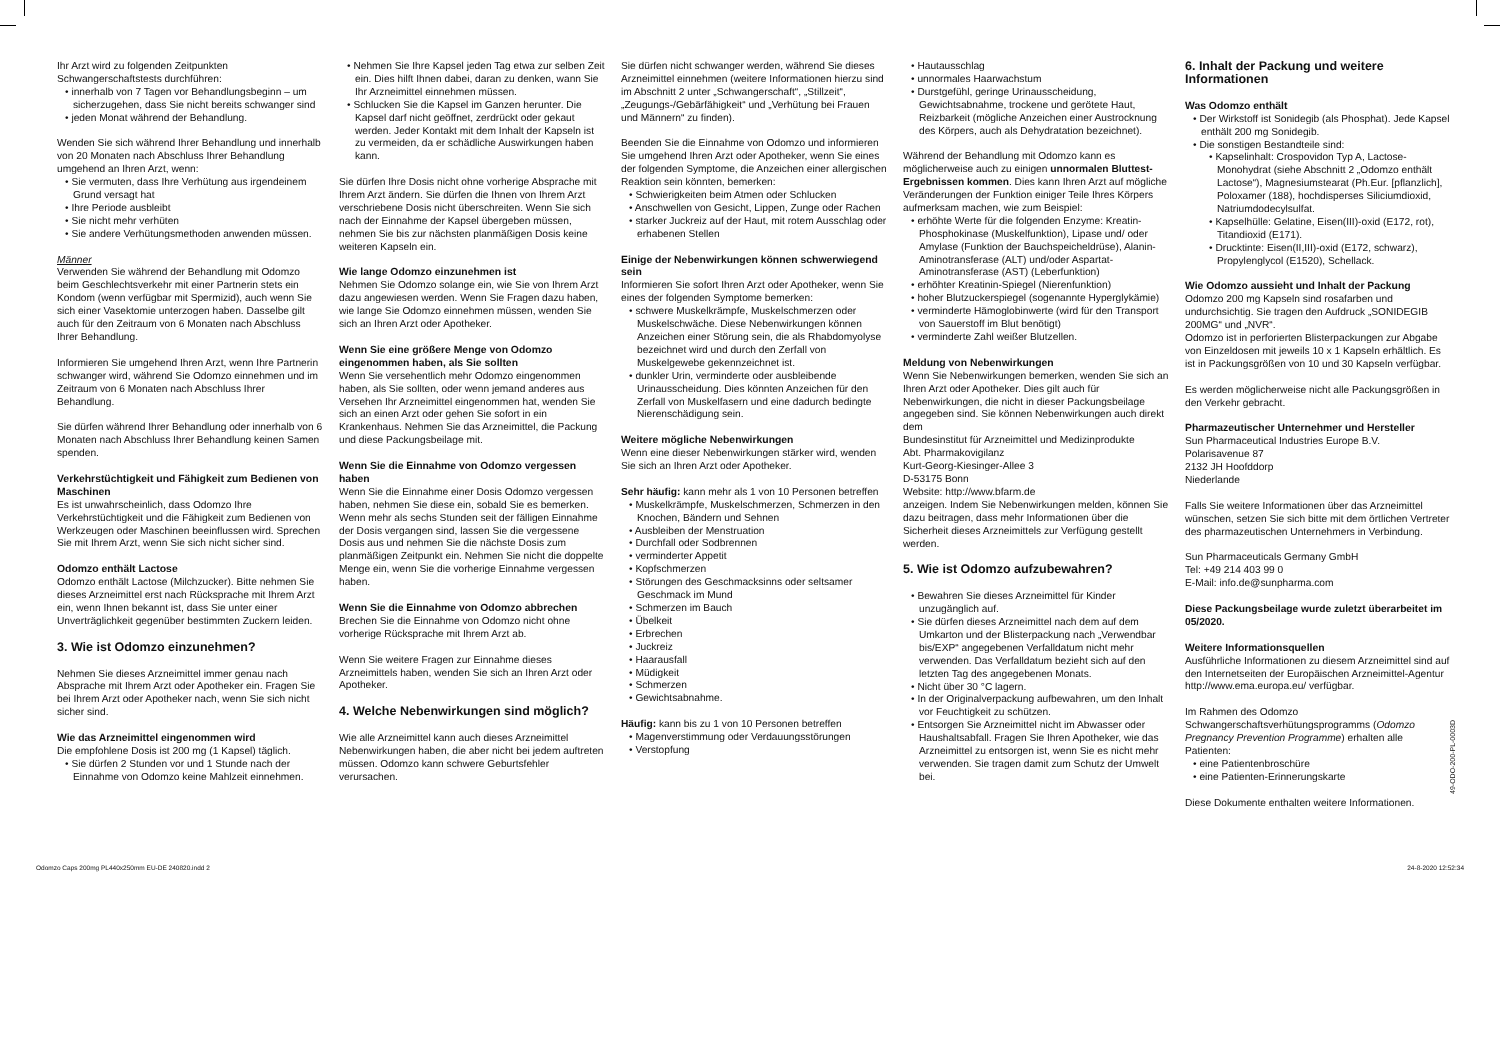Ihr Arzt wird zu folgenden Zeitpunkten Schwangerschaftstests durchführen:
• innerhalb von 7 Tagen vor Behandlungsbeginn – um sicherzugehen, dass Sie nicht bereits schwanger sind
• jeden Monat während der Behandlung.
Wenden Sie sich während Ihrer Behandlung und innerhalb von 20 Monaten nach Abschluss Ihrer Behandlung umgehend an Ihren Arzt, wenn:
• Sie vermuten, dass Ihre Verhütung aus irgendeinem Grund versagt hat
• Ihre Periode ausbleibt
• Sie nicht mehr verhüten
• Sie andere Verhütungsmethoden anwenden müssen.
Männer
Verwenden Sie während der Behandlung mit Odomzo beim Geschlechtsverkehr mit einer Partnerin stets ein Kondom (wenn verfügbar mit Spermizid), auch wenn Sie sich einer Vasektomie unterzogen haben. Dasselbe gilt auch für den Zeitraum von 6 Monaten nach Abschluss Ihrer Behandlung.
Informieren Sie umgehend Ihren Arzt, wenn Ihre Partnerin schwanger wird, während Sie Odomzo einnehmen und im Zeitraum von 6 Monaten nach Abschluss Ihrer Behandlung.
Sie dürfen während Ihrer Behandlung oder innerhalb von 6 Monaten nach Abschluss Ihrer Behandlung keinen Samen spenden.
Verkehrstüchtigkeit und Fähigkeit zum Bedienen von Maschinen
Es ist unwahrscheinlich, dass Odomzo Ihre Verkehrstüchtigkeit und die Fähigkeit zum Bedienen von Werkzeugen oder Maschinen beeinflussen wird. Sprechen Sie mit Ihrem Arzt, wenn Sie sich nicht sicher sind.
Odomzo enthält Lactose
Odomzo enthält Lactose (Milchzucker). Bitte nehmen Sie dieses Arzneimittel erst nach Rücksprache mit Ihrem Arzt ein, wenn Ihnen bekannt ist, dass Sie unter einer Unverträglichkeit gegenüber bestimmten Zuckern leiden.
3. Wie ist Odomzo einzunehmen?
Nehmen Sie dieses Arzneimittel immer genau nach Absprache mit Ihrem Arzt oder Apotheker ein. Fragen Sie bei Ihrem Arzt oder Apotheker nach, wenn Sie sich nicht sicher sind.
Wie das Arzneimittel eingenommen wird
Die empfohlene Dosis ist 200 mg (1 Kapsel) täglich.
• Sie dürfen 2 Stunden vor und 1 Stunde nach der Einnahme von Odomzo keine Mahlzeit einnehmen.
• Nehmen Sie Ihre Kapsel jeden Tag etwa zur selben Zeit ein. Dies hilft Ihnen dabei, daran zu denken, wann Sie Ihr Arzneimittel einnehmen müssen.
• Schlucken Sie die Kapsel im Ganzen herunter. Die Kapsel darf nicht geöffnet, zerdrückt oder gekaut werden. Jeder Kontakt mit dem Inhalt der Kapseln ist zu vermeiden, da er schädliche Auswirkungen haben kann.
Sie dürfen Ihre Dosis nicht ohne vorherige Absprache mit Ihrem Arzt ändern. Sie dürfen die Ihnen von Ihrem Arzt verschriebene Dosis nicht überschreiten. Wenn Sie sich nach der Einnahme der Kapsel übergeben müssen, nehmen Sie bis zur nächsten planmäßigen Dosis keine weiteren Kapseln ein.
Wie lange Odomzo einzunehmen ist
Nehmen Sie Odomzo solange ein, wie Sie von Ihrem Arzt dazu angewiesen werden. Wenn Sie Fragen dazu haben, wie lange Sie Odomzo einnehmen müssen, wenden Sie sich an Ihren Arzt oder Apotheker.
Wenn Sie eine größere Menge von Odomzo eingenommen haben, als Sie sollten
Wenn Sie versehentlich mehr Odomzo eingenommen haben, als Sie sollten, oder wenn jemand anderes aus Versehen Ihr Arzneimittel eingenommen hat, wenden Sie sich an einen Arzt oder gehen Sie sofort in ein Krankenhaus. Nehmen Sie das Arzneimittel, die Packung und diese Packungsbeilage mit.
Wenn Sie die Einnahme von Odomzo vergessen haben
Wenn Sie die Einnahme einer Dosis Odomzo vergessen haben, nehmen Sie diese ein, sobald Sie es bemerken. Wenn mehr als sechs Stunden seit der fälligen Einnahme der Dosis vergangen sind, lassen Sie die vergessene Dosis aus und nehmen Sie die nächste Dosis zum planmäßigen Zeitpunkt ein. Nehmen Sie nicht die doppelte Menge ein, wenn Sie die vorherige Einnahme vergessen haben.
Wenn Sie die Einnahme von Odomzo abbrechen
Brechen Sie die Einnahme von Odomzo nicht ohne vorherige Rücksprache mit Ihrem Arzt ab.
Wenn Sie weitere Fragen zur Einnahme dieses Arzneimittels haben, wenden Sie sich an Ihren Arzt oder Apotheker.
4. Welche Nebenwirkungen sind möglich?
Wie alle Arzneimittel kann auch dieses Arzneimittel Nebenwirkungen haben, die aber nicht bei jedem auftreten müssen. Odomzo kann schwere Geburtsfehler verursachen.
Sie dürfen nicht schwanger werden, während Sie dieses Arzneimittel einnehmen (weitere Informationen hierzu sind im Abschnitt 2 unter „Schwangerschaft“, „Stillzeit“, „Zeugungs-/Gebärfähigkeit“ und „Verhütung bei Frauen und Männern“ zu finden).
Beenden Sie die Einnahme von Odomzo und informieren Sie umgehend Ihren Arzt oder Apotheker, wenn Sie eines der folgenden Symptome, die Anzeichen einer allergischen Reaktion sein könnten, bemerken:
• Schwierigkeiten beim Atmen oder Schlucken
• Anschwellen von Gesicht, Lippen, Zunge oder Rachen
• starker Juckreiz auf der Haut, mit rotem Ausschlag oder erhabenen Stellen
Einige der Nebenwirkungen können schwerwiegend sein
Informieren Sie sofort Ihren Arzt oder Apotheker, wenn Sie eines der folgenden Symptome bemerken:
• schwere Muskelkrämpfe, Muskelschmerzen oder Muskelschwäche. Diese Nebenwirkungen können Anzeichen einer Störung sein, die als Rhabdomyolyse bezeichnet wird und durch den Zerfall von Muskelgewebe gekennzeichnet ist.
• dunkler Urin, verminderte oder ausbleibende Urinausscheidung. Dies könnten Anzeichen für den Zerfall von Muskelfasern und eine dadurch bedingte Nierenschädigung sein.
Weitere mögliche Nebenwirkungen
Wenn eine dieser Nebenwirkungen stärker wird, wenden Sie sich an Ihren Arzt oder Apotheker.
Sehr häufig: kann mehr als 1 von 10 Personen betreffen
• Muskelkrämpfe, Muskelschmerzen, Schmerzen in den Knochen, Bändern und Sehnen
• Ausbleiben der Menstruation
• Durchfall oder Sodbrennen
• verminderter Appetit
• Kopfschmerzen
• Störungen des Geschmacksinns oder seltsamer Geschmack im Mund
• Schmerzen im Bauch
• Übelkeit
• Erbrechen
• Juckreiz
• Haarausfall
• Müdigkeit
• Schmerzen
• Gewichtsabnahme.
Häufig: kann bis zu 1 von 10 Personen betreffen
• Magenverstimmung oder Verdauungsstörungen
• Verstopfung
• Hautausschlag
• unnormales Haarwachstum
• Durstgefühl, geringe Urinausscheidung, Gewichtsabnahme, trockene und gerötete Haut, Reizbarkeit (mögliche Anzeichen einer Austrocknung des Körpers, auch als Dehydratation bezeichnet).
Während der Behandlung mit Odomzo kann es möglicherweise auch zu einigen unnormalen Bluttest-Ergebnissen kommen. Dies kann Ihren Arzt auf mögliche Veränderungen der Funktion einiger Teile Ihres Körpers aufmerksam machen, wie zum Beispiel:
• erhöhte Werte für die folgenden Enzyme: Kreatin-Phosphokinase (Muskelfunktion), Lipase und/ oder Amylase (Funktion der Bauchspeicheldrüse), Alanin-Aminotransferase (ALT) und/oder Aspartat-Aminotransferase (AST) (Leberfunktion)
• erhöhter Kreatinin-Spiegel (Nierenfunktion)
• hoher Blutzuckerspiegel (sogenannte Hyperglykämie)
• verminderte Hämoglobinwerte (wird für den Transport von Sauerstoff im Blut benötigt)
• verminderte Zahl weißer Blutzellen.
Meldung von Nebenwirkungen
Wenn Sie Nebenwirkungen bemerken, wenden Sie sich an Ihren Arzt oder Apotheker. Dies gilt auch für Nebenwirkungen, die nicht in dieser Packungsbeilage angegeben sind. Sie können Nebenwirkungen auch direkt dem
Bundesinstitut für Arzneimittel und Medizinprodukte
Abt. Pharmakovigilanz
Kurt-Georg-Kiesinger-Allee 3
D-53175 Bonn
Website: http://www.bfarm.de
anzeigen. Indem Sie Nebenwirkungen melden, können Sie dazu beitragen, dass mehr Informationen über die Sicherheit dieses Arzneimittels zur Verfügung gestellt werden.
5. Wie ist Odomzo aufzubewahren?
• Bewahren Sie dieses Arzneimittel für Kinder unzugänglich auf.
• Sie dürfen dieses Arzneimittel nach dem auf dem Umkarton und der Blisterpackung nach „Verwendbar bis/EXP“ angegebenen Verfalldatum nicht mehr verwenden. Das Verfalldatum bezieht sich auf den letzten Tag des angegebenen Monats.
• Nicht über 30 °C lagern.
• In der Originalverpackung aufbewahren, um den Inhalt vor Feuchtigkeit zu schützen.
• Entsorgen Sie Arzneimittel nicht im Abwasser oder Haushaltsabfall. Fragen Sie Ihren Apotheker, wie das Arzneimittel zu entsorgen ist, wenn Sie es nicht mehr verwenden. Sie tragen damit zum Schutz der Umwelt bei.
6. Inhalt der Packung und weitere Informationen
Was Odomzo enthält
• Der Wirkstoff ist Sonidegib (als Phosphat). Jede Kapsel enthält 200 mg Sonidegib.
• Die sonstigen Bestandteile sind:
• Kapselinhalt: Crospovidon Typ A, Lactose-Monohydrat (siehe Abschnitt 2 „Odomzo enthält Lactose“), Magnesiumstearat (Ph.Eur. [pflanzlich], Poloxamer (188), hochdisperses Siliciumdioxid, Natriumdodecylsulfat.
• Kapselhülle: Gelatine, Eisen(III)-oxid (E172, rot), Titandioxid (E171).
• Drucktinte: Eisen(II,III)-oxid (E172, schwarz), Propylenglycol (E1520), Schellack.
Wie Odomzo aussieht und Inhalt der Packung
Odomzo 200 mg Kapseln sind rosafarben und undurchsichtig. Sie tragen den Aufdruck „SONIDEGIB 200MG“ und „NVR“.
Odomzo ist in perforierten Blisterpackungen zur Abgabe von Einzeldosen mit jeweils 10 x 1 Kapseln erhältlich. Es ist in Packungsgrößen von 10 und 30 Kapseln verfügbar.
Es werden möglicherweise nicht alle Packungsgrößen in den Verkehr gebracht.
Pharmazeutischer Unternehmer und Hersteller
Sun Pharmaceutical Industries Europe B.V.
Polarisavenue 87
2132 JH Hoofddorp
Niederlande
Falls Sie weitere Informationen über das Arzneimittel wünschen, setzen Sie sich bitte mit dem örtlichen Vertreter des pharmazeutischen Unternehmers in Verbindung.
Sun Pharmaceuticals Germany GmbH
Tel: +49 214 403 99 0
E-Mail: info.de@sunpharma.com
Diese Packungsbeilage wurde zuletzt überarbeitet im 05/2020.
Weitere Informationsquellen
Ausführliche Informationen zu diesem Arzneimittel sind auf den Internetseiten der Europäischen Arzneimittel-Agentur http://www.ema.europa.eu/ verfügbar.
Im Rahmen des Odomzo Schwangerschaftsverhütungsprogramms (Odomzo Pregnancy Prevention Programme) erhalten alle Patienten:
• eine Patientenbroschüre
• eine Patienten-Erinnerungskarte
Diese Dokumente enthalten weitere Informationen.
49-ODO-200-PL-0003D
Odomzo Caps 200mg PL440x250mm EU-DE 240820.indd 2 24-8-2020 12:52:34